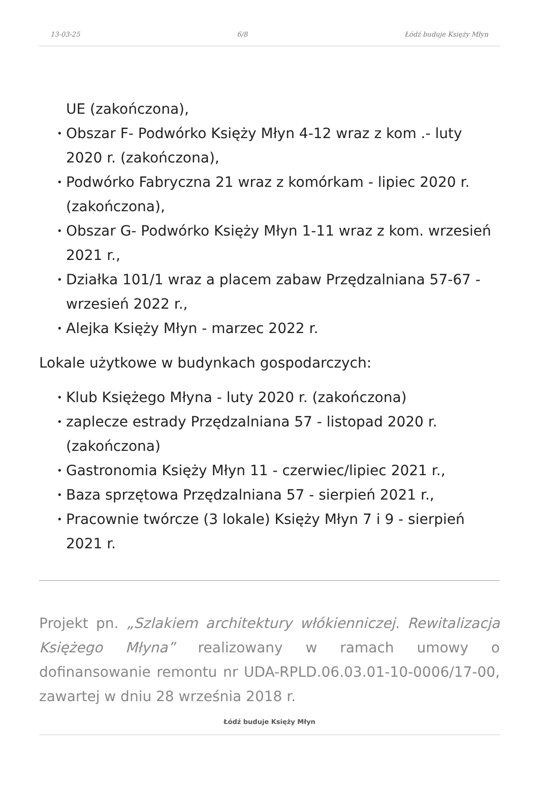13-03-25 6/8 Łódź buduje Księży Młyn
UE (zakończona),
• Obszar F- Podwórko Księży Młyn 4-12 wraz z kom .- luty 2020 r. (zakończona),
• Podwórko Fabryczna 21 wraz z komórkam - lipiec 2020 r. (zakończona),
• Obszar G- Podwórko Księży Młyn 1-11 wraz z kom. wrzesień 2021 r.,
• Działka 101/1 wraz a placem zabaw Przędzalniana 57-67 - wrzesień 2022 r.,
• Alejka Księży Młyn - marzec 2022 r.
Lokale użytkowe w budynkach gospodarczych:
• Klub Księżego Młyna - luty 2020 r. (zakończona)
• zaplecze estrady Przędzalniana 57 - listopad 2020 r. (zakończona)
• Gastronomia Księży Młyn 11 - czerwiec/lipiec 2021 r.,
• Baza sprzętowa Przędzalniana 57 - sierpień 2021 r.,
• Pracownie twórcze (3 lokale) Księży Młyn 7 i 9 - sierpień 2021 r.
Projekt pn. „Szlakiem architektury włókienniczej. Rewitalizacja Księżego Młyna” realizowany w ramach umowy o dofinansowanie remontu nr UDA-RPLD.06.03.01-10-0006/17-00, zawartej w dniu 28 września 2018 r.
Łódź buduje Księży Młyn